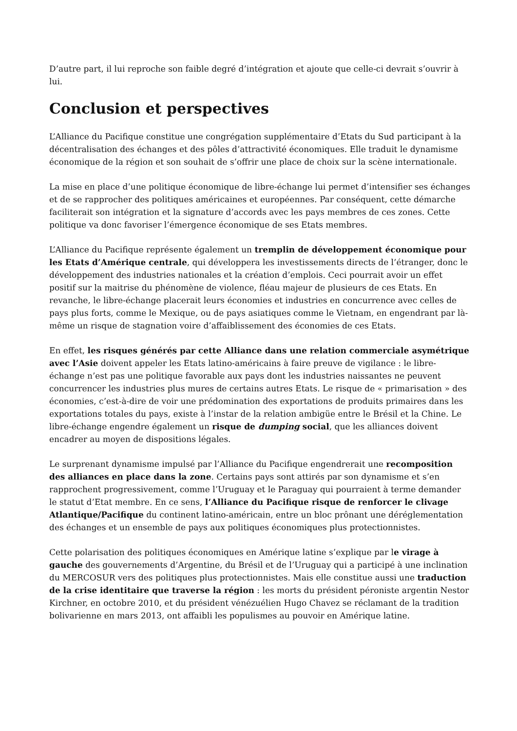D’autre part, il lui reproche son faible degré d’intégration et ajoute que celle-ci devrait s’ouvrir à lui.
Conclusion et perspectives
L’Alliance du Pacifique constitue une congrégation supplémentaire d’Etats du Sud participant à la décentralisation des échanges et des pôles d’attractivité économiques. Elle traduit le dynamisme économique de la région et son souhait de s’offrir une place de choix sur la scène internationale.
La mise en place d’une politique économique de libre-échange lui permet d’intensifier ses échanges et de se rapprocher des politiques américaines et européennes. Par conséquent, cette démarche faciliterait son intégration et la signature d’accords avec les pays membres de ces zones. Cette politique va donc favoriser l’émergence économique de ses Etats membres.
L’Alliance du Pacifique représente également un tremplin de développement économique pour les Etats d’Amérique centrale, qui développera les investissements directs de l’étranger, donc le développement des industries nationales et la création d’emplois. Ceci pourrait avoir un effet positif sur la maitrise du phénomène de violence, fléau majeur de plusieurs de ces Etats. En revanche, le libre-échange placerait leurs économies et industries en concurrence avec celles de pays plus forts, comme le Mexique, ou de pays asiatiques comme le Vietnam, en engendrant par là-même un risque de stagnation voire d’affaiblissement des économies de ces Etats.
En effet, les risques générés par cette Alliance dans une relation commerciale asymétrique avec l’Asie doivent appeler les Etats latino-américains à faire preuve de vigilance : le libre-échange n’est pas une politique favorable aux pays dont les industries naissantes ne peuvent concurrencer les industries plus mures de certains autres Etats. Le risque de « primarisation » des économies, c’est-à-dire de voir une prédomination des exportations de produits primaires dans les exportations totales du pays, existe à l’instar de la relation ambigüe entre le Brésil et la Chine. Le libre-échange engendre également un risque de dumping social, que les alliances doivent encadrer au moyen de dispositions légales.
Le surprenant dynamisme impulsé par l’Alliance du Pacifique engendrerait une recomposition des alliances en place dans la zone. Certains pays sont attirés par son dynamisme et s’en rapprochent progressivement, comme l’Uruguay et le Paraguay qui pourraient à terme demander le statut d’Etat membre. En ce sens, l’Alliance du Pacifique risque de renforcer le clivage Atlantique/Pacifique du continent latino-américain, entre un bloc prônant une déréglementation des échanges et un ensemble de pays aux politiques économiques plus protectionnistes.
Cette polarisation des politiques économiques en Amérique latine s’explique par le virage à gauche des gouvernements d’Argentine, du Brésil et de l’Uruguay qui a participé à une inclination du MERCOSUR vers des politiques plus protectionnistes. Mais elle constitue aussi une traduction de la crise identitaire que traverse la région : les morts du président péroniste argentin Nestor Kirchner, en octobre 2010, et du président vénézuélien Hugo Chavez se réclamant de la tradition bolivarienne en mars 2013, ont affaibli les populismes au pouvoir en Amérique latine.